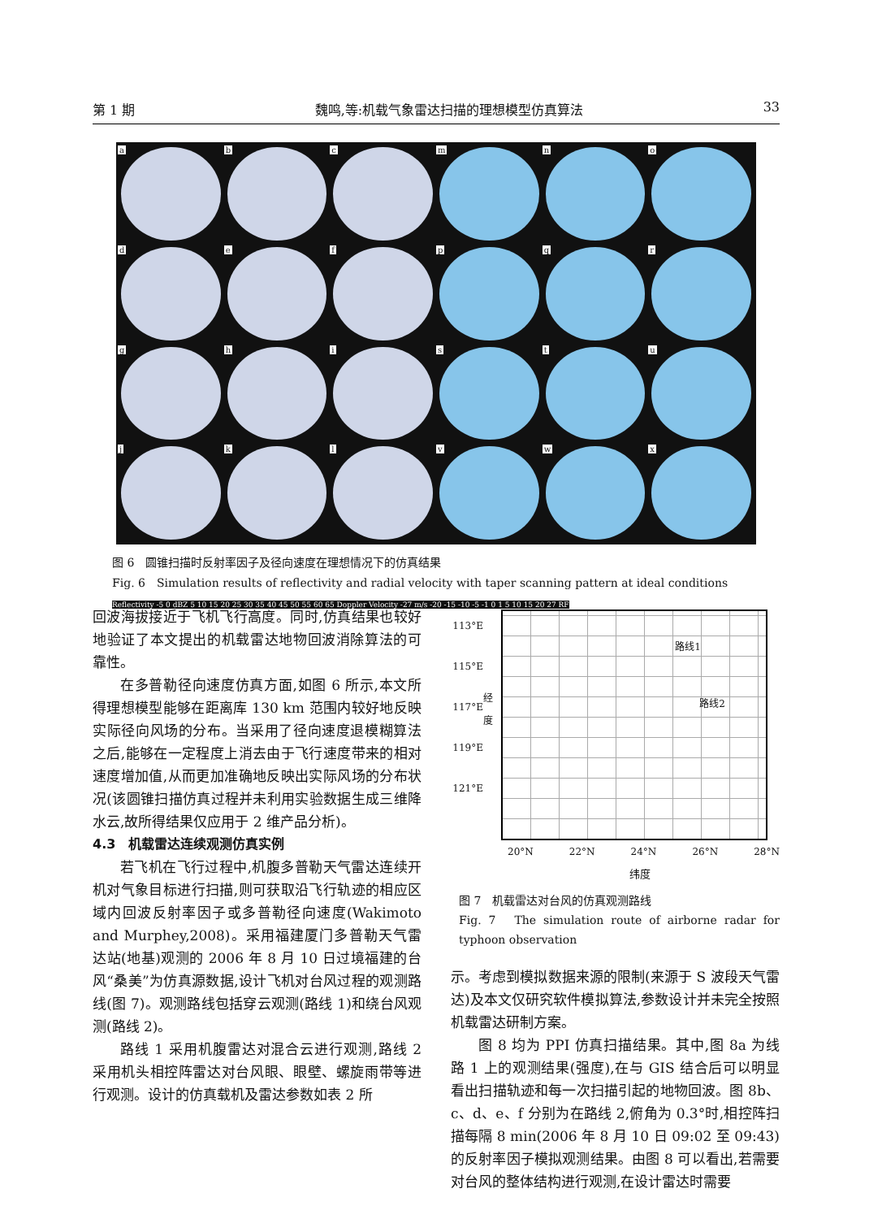第 1 期 魏鸣,等:机载气象雷达扫描的理想模型仿真算法 33
a
b
c
m
n
o
d
e
f
p
q
r
g
h
i
s
t
u
j
k
l
v
w
x
图 6　圆锥扫描时反射率因子及径向速度在理想情况下的仿真结果
Fig. 6　Simulation results of reflectivity and radial velocity with taper scanning pattern at ideal conditions
Reflectivity -5 0 dBZ 5 10 15 20 25 30 35 40 45 50 55 60 65 Doppler Velocity -27 m/s -20 -15 -10 -5 -1 0 1 5 10 15 20 27 RF
回波海拔接近于飞机飞行高度。同时,仿真结果也较好地验证了本文提出的机载雷达地物回波消除算法的可靠性。
在多普勒径向速度仿真方面,如图 6 所示,本文所得理想模型能够在距离库 130 km 范围内较好地反映实际径向风场的分布。当采用了径向速度退模糊算法之后,能够在一定程度上消去由于飞行速度带来的相对速度增加值,从而更加准确地反映出实际风场的分布状况(该圆锥扫描仿真过程并未利用实验数据生成三维降水云,故所得结果仅应用于 2 维产品分析)。
4.3　机载雷达连续观测仿真实例
若飞机在飞行过程中,机腹多普勒天气雷达连续开机对气象目标进行扫描,则可获取沿飞行轨迹的相应区域内回波反射率因子或多普勒径向速度(Wakimoto and Murphey,2008)。采用福建厦门多普勒天气雷达站(地基)观测的 2006 年 8 月 10 日过境福建的台风“桑美”为仿真源数据,设计飞机对台风过程的观测路线(图 7)。观测路线包括穿云观测(路线 1)和绕台风观测(路线 2)。
路线 1 采用机腹雷达对混合云进行观测,路线 2 采用机头相控阵雷达对台风眼、眼壁、螺旋雨带等进行观测。设计的仿真载机及雷达参数如表 2 所
113°E
115°E
117°E
119°E
121°E
经度
路线1
路线2
20°N 22°N 24°N 26°N 28°N
纬度
图 7　机载雷达对台风的仿真观测路线
Fig. 7　The simulation route of airborne radar for typhoon observation
示。考虑到模拟数据来源的限制(来源于 S 波段天气雷达)及本文仅研究软件模拟算法,参数设计并未完全按照机载雷达研制方案。
图 8 均为 PPI 仿真扫描结果。其中,图 8a 为线路 1 上的观测结果(强度),在与 GIS 结合后可以明显看出扫描轨迹和每一次扫描引起的地物回波。图 8b、c、d、e、f 分别为在路线 2,俯角为 0.3°时,相控阵扫描每隔 8 min(2006 年 8 月 10 日 09:02 至 09:43)的反射率因子模拟观测结果。由图 8 可以看出,若需要对台风的整体结构进行观测,在设计雷达时需要